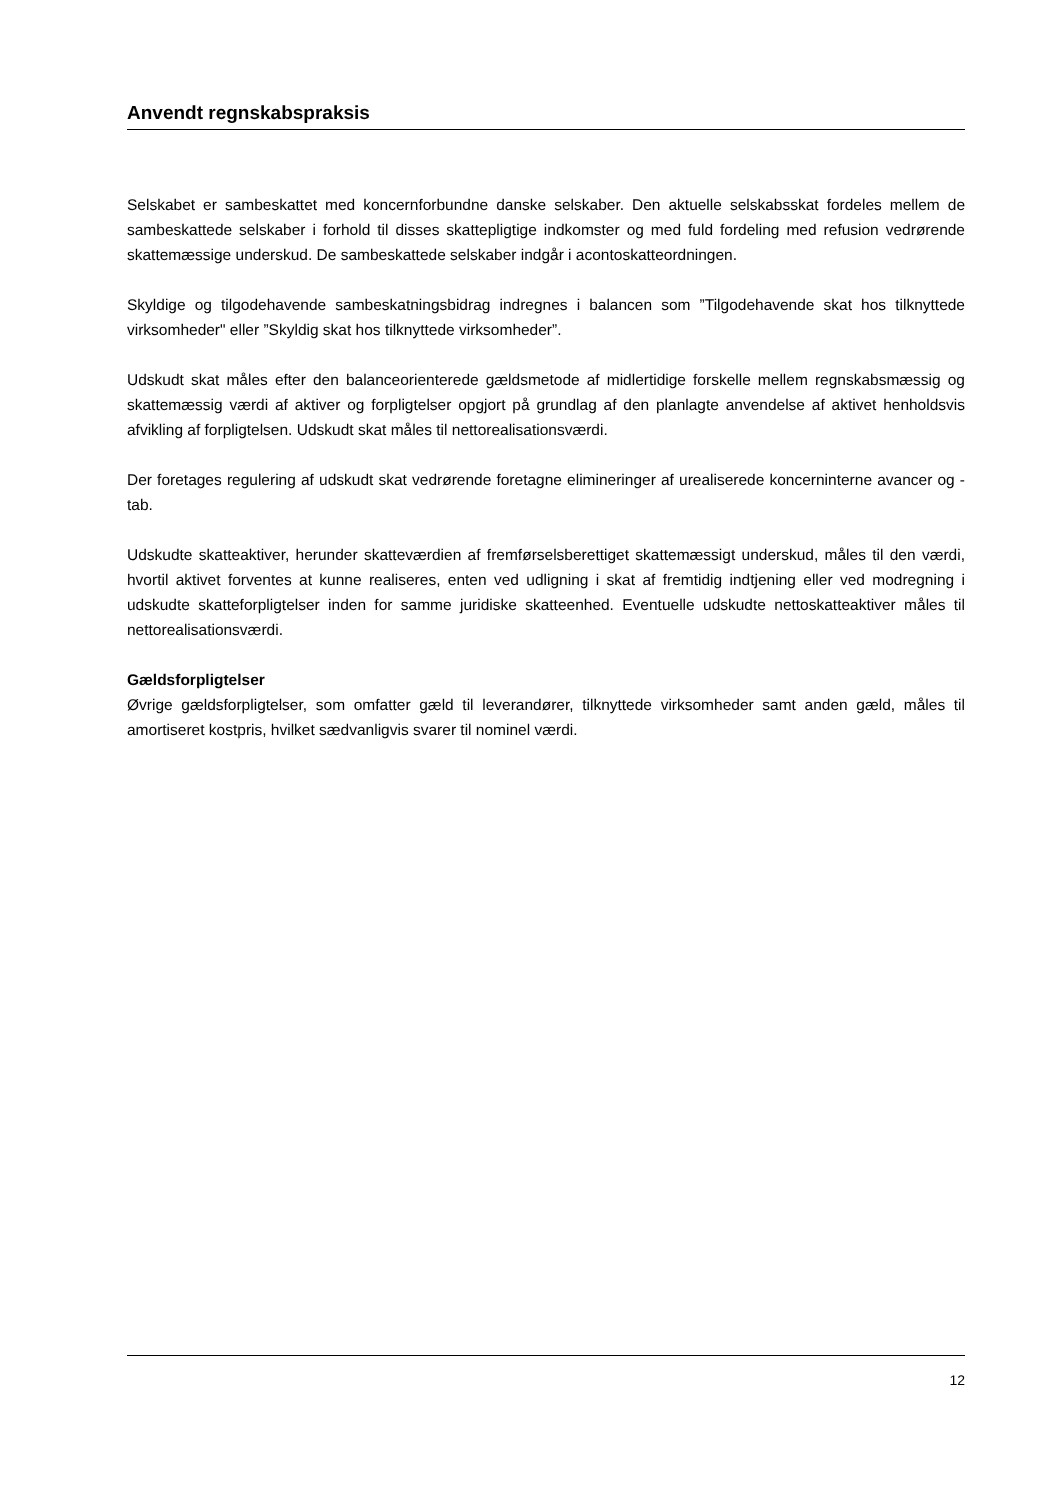Anvendt regnskabspraksis
Selskabet er sambeskattet med koncernforbundne danske selskaber. Den aktuelle selskabsskat fordeles mellem de sambeskattede selskaber i forhold til disses skattepligtige indkomster og med fuld fordeling med refusion vedrørende skattemæssige underskud. De sambeskattede selskaber indgår i acontoskatteordningen.
Skyldige og tilgodehavende sambeskatningsbidrag indregnes i balancen som ”Tilgodehavende skat hos tilknyttede virksomheder" eller ”Skyldig skat hos tilknyttede virksomheder”.
Udskudt skat måles efter den balanceorienterede gældsmetode af midlertidige forskelle mellem regnskabsmæssig og skattemæssig værdi af aktiver og forpligtelser opgjort på grundlag af den planlagte anvendelse af aktivet henholdsvis afvikling af forpligtelsen. Udskudt skat måles til nettorealisationsværdi.
Der foretages regulering af udskudt skat vedrørende foretagne elimineringer af urealiserede koncerninterne avancer og -tab.
Udskudte skatteaktiver, herunder skatteværdien af fremførselsberettiget skattemæssigt underskud, måles til den værdi, hvortil aktivet forventes at kunne realiseres, enten ved udligning i skat af fremtidig indtjening eller ved modregning i udskudte skatteforpligtelser inden for samme juridiske skatteenhed. Eventuelle udskudte nettoskatteaktiver måles til nettorealisationsværdi.
Gældsforpligtelser
Øvrige gældsforpligtelser, som omfatter gæld til leverandører, tilknyttede virksomheder samt anden gæld, måles til amortiseret kostpris, hvilket sædvanligvis svarer til nominel værdi.
12